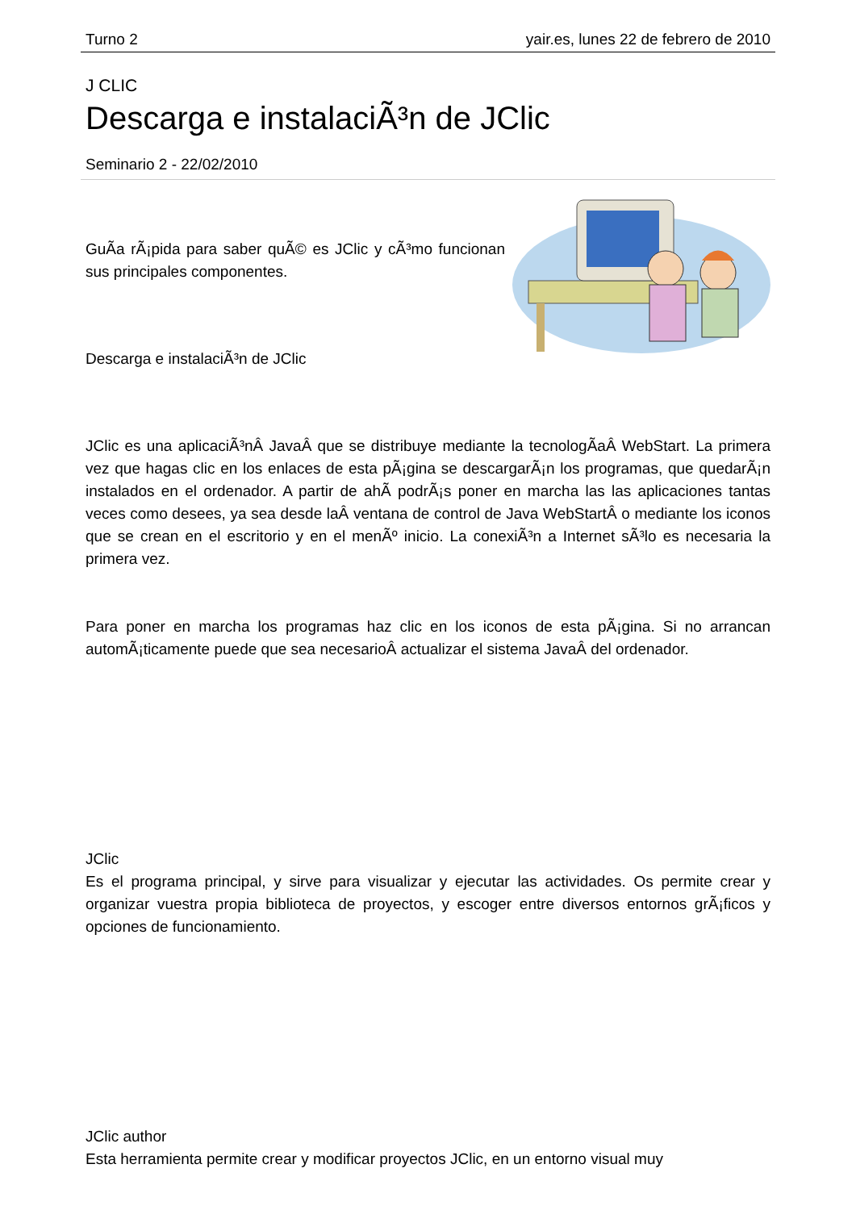Turno 2 yair.es, lunes 22 de febrero de 2010
J CLIC
Descarga e instalaciÃ³n de JClic
Seminario 2 - 22/02/2010
GuÃ­a rÃ¡pida para saber quÃ© es JClic y cÃ³mo funcionan sus principales componentes.
Descarga e instalaciÃ³n de JClic
JClic es una aplicaciÃ³nÂ JavaÂ que se distribuye mediante la tecnologÃ­aÂ WebStart. La primera vez que hagas clic en los enlaces de esta pÃ¡gina se descargarÃ¡n los programas, que quedarÃ¡n instalados en el ordenador. A partir de ahÃ­ podrÃ¡s poner en marcha las las aplicaciones tantas veces como desees, ya sea desde laÂ ventana de control de Java WebStartÂ o mediante los iconos que se crean en el escritorio y en el menÃº inicio. La conexiÃ³n a Internet sÃ³lo es necesaria la primera vez.
Para poner en marcha los programas haz clic en los iconos de esta pÃ¡gina. Si no arrancan automÃ¡ticamente puede que sea necesarioÂ actualizar el sistema JavaÂ del ordenador.
JClic
Es el programa principal, y sirve para visualizar y ejecutar las actividades. Os permite crear y organizar vuestra propia biblioteca de proyectos, y escoger entre diversos entornos grÃ¡ficos y opciones de funcionamiento.
JClic author
Esta herramienta permite crear y modificar proyectos JClic, en un entorno visual muy